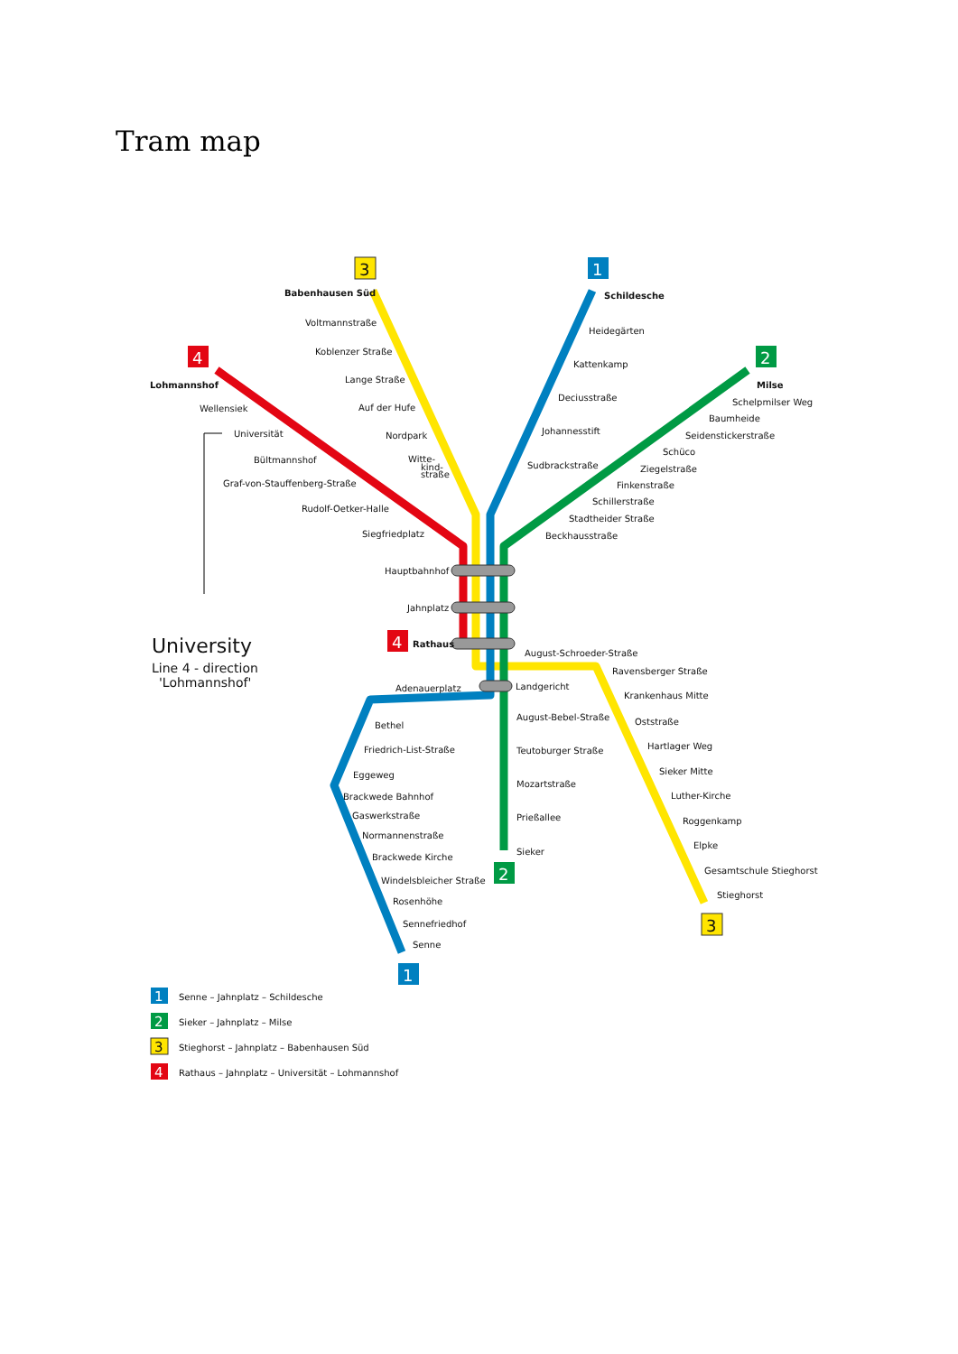Tram map
3
1
2
4
4
2
1
3
Babenhausen Süd
Voltmannstraße
Koblenzer Straße
Lange Straße
Auf der Hufe
Nordpark
Witte-
kind-
straße
Schildesche
Heidegärten
Kattenkamp
Deciusstraße
Johannesstift
Sudbrackstraße
Milse
Schelpmilser Weg
Baumheide
Seidenstickerstraße
Schüco
Ziegelstraße
Finkenstraße
Schillerstraße
Stadtheider Straße
Beckhausstraße
Lohmannshof
Wellensiek
Universität
Bültmannshof
Graf-von-Stauffenberg-Straße
Rudolf-Oetker-Halle
Siegfriedplatz
Hauptbahnhof
Jahnplatz
Rathaus
August-Schroeder-Straße
Ravensberger Straße
Adenauerplatz
Landgericht
Krankenhaus Mitte
August-Bebel-Straße
Oststraße
Bethel
Friedrich-List-Straße
Teutoburger Straße
Hartlager Weg
Sieker Mitte
Eggeweg
Mozartstraße
Brackwede Bahnhof
Luther-Kirche
Gaswerkstraße
Prießallee
Roggenkamp
Normannenstraße
Elpke
Sieker
Brackwede Kirche
Gesamtschule Stieghorst
Windelsbleicher Straße
Stieghorst
Rosenhöhe
Sennefriedhof
Senne
University
Line 4 - direction
'Lohmannshof'
1
Senne – Jahnplatz – Schildesche
2
Sieker – Jahnplatz – Milse
3
Stieghorst – Jahnplatz – Babenhausen Süd
4
Rathaus – Jahnplatz – Universität – Lohmannshof